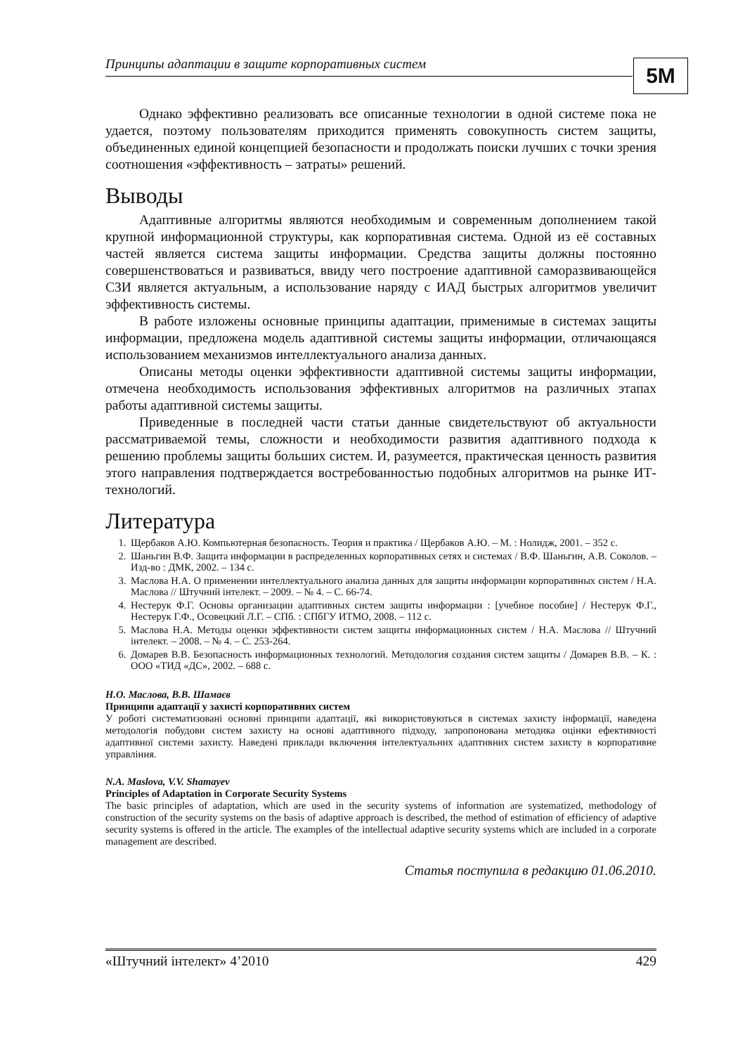Принципы адаптации в защите корпоративных систем 5M
Однако эффективно реализовать все описанные технологии в одной системе пока не удается, поэтому пользователям приходится применять совокупность систем защиты, объединенных единой концепцией безопасности и продолжать поиски лучших с точки зрения соотношения «эффективность – затраты» решений.
Выводы
Адаптивные алгоритмы являются необходимым и современным дополнением такой крупной информационной структуры, как корпоративная система. Одной из её составных частей является система защиты информации. Средства защиты должны постоянно совершенствоваться и развиваться, ввиду чего построение адаптивной саморазвивающейся СЗИ является актуальным, а использование наряду с ИАД быстрых алгоритмов увеличит эффективность системы.
В работе изложены основные принципы адаптации, применимые в системах защиты информации, предложена модель адаптивной системы защиты информации, отличающаяся использованием механизмов интеллектуального анализа данных.
Описаны методы оценки эффективности адаптивной системы защиты информации, отмечена необходимость использования эффективных алгоритмов на различных этапах работы адаптивной системы защиты.
Приведенные в последней части статьи данные свидетельствуют об актуальности рассматриваемой темы, сложности и необходимости развития адаптивного подхода к решению проблемы защиты больших систем. И, разумеется, практическая ценность развития этого направления подтверждается востребованностью подобных алгоритмов на рынке ИТ-технологий.
Литература
1. Щербаков А.Ю. Компьютерная безопасность. Теория и практика / Щербаков А.Ю. – М. : Нолидж, 2001. – 352 с.
2. Шаньгин В.Ф. Защита информации в распределенных корпоративных сетях и системах / В.Ф. Шаньгин, А.В. Соколов. – Изд-во : ДМК, 2002. – 134 с.
3. Маслова Н.А. О применении интеллектуального анализа данных для защиты информации корпоративных систем / Н.А. Маслова // Штучний інтелект. – 2009. – № 4. – С. 66-74.
4. Нестерук Ф.Г. Основы организации адаптивных систем защиты информации : [учебное пособие] / Нестерук Ф.Г., Нестерук Г.Ф., Осовецкий Л.Г. – СПб. : СПбГУ ИТМО, 2008. – 112 с.
5. Маслова Н.А. Методы оценки эффективности систем защиты информационных систем / Н.А. Маслова // Штучний інтелект. – 2008. – № 4. – С. 253-264.
6. Домарев В.В. Безопасность информационных технологий. Методология создания систем защиты / Домарев В.В. – К. : ООО «ТИД «ДС», 2002. – 688 с.
Н.О. Маслова, В.В. Шамаєв
Принципи адаптації у захисті корпоративних систем
У роботі систематизовані основні принципи адаптації, які використовуються в системах захисту інформації, наведена методологія побудови систем захисту на основі адаптивного підходу, запропонована методика оцінки ефективності адаптивної системи захисту. Наведені приклади включення інтелектуальних адаптивних систем захисту в корпоративне управління.
N.A. Maslova, V.V. Shamayev
Principles of Adaptation in Corporate Security Systems
The basic principles of adaptation, which are used in the security systems of information are systematized, methodology of construction of the security systems on the basis of adaptive approach is described, the method of estimation of efficiency of adaptive security systems is offered in the article. The examples of the intellectual adaptive security systems which are included in a corporate management are described.
Статья поступила в редакцию 01.06.2010.
«Штучний інтелект» 4’2010 429